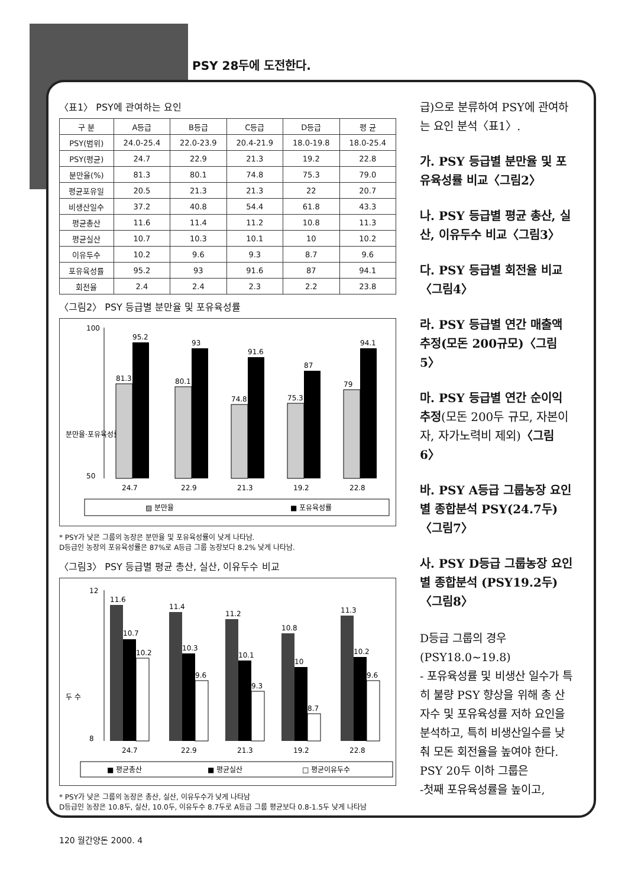PSY 28두에 도전한다.
〈표1〉 PSY에 관여하는 요인
| 구 분 | A등급 | B등급 | C등급 | D등급 | 평 균 |
| --- | --- | --- | --- | --- | --- |
| PSY(범위) | 24.0-25.4 | 22.0-23.9 | 20.4-21.9 | 18.0-19.8 | 18.0-25.4 |
| PSY(평균) | 24.7 | 22.9 | 21.3 | 19.2 | 22.8 |
| 분만율(%) | 81.3 | 80.1 | 74.8 | 75.3 | 79.0 |
| 평균포유일 | 20.5 | 21.3 | 21.3 | 22 | 20.7 |
| 비생산일수 | 37.2 | 40.8 | 54.4 | 61.8 | 43.3 |
| 평균총산 | 11.6 | 11.4 | 11.2 | 10.8 | 11.3 |
| 평균실산 | 10.7 | 10.3 | 10.1 | 10 | 10.2 |
| 이유두수 | 10.2 | 9.6 | 9.3 | 8.7 | 9.6 |
| 포유육성률 | 95.2 | 93 | 91.6 | 87 | 94.1 |
| 회전율 | 2.4 | 2.4 | 2.3 | 2.2 | 23.8 |
〈그림2〉 PSY 등급별 분만율 및 포유육성률
분만율·포유육성률
100
50
81.3
95.2
80.1
93
74.8
91.6
75.3
87
79
94.1
24.7
22.9
21.3
19.2
22.8
▨ 분만율
■ 포유육성률
* PSY가 낮은 그룹의 농장은 분만율 및 포유육성률이 낮게 나타남.
D등급인 농장의 포유육성률은 87%로 A등급 그룹 농장보다 8.2% 낮게 나타남.
〈그림3〉 PSY 등급별 평균 총산, 실산, 이유두수 비교
두 수
12
8
11.6
10.7
10.2
11.4
10.3
9.6
11.2
10.1
9.3
10.8
10
8.7
11.3
10.2
9.6
24.7
22.9
21.3
19.2
22.8
■ 평균총산
■ 평균실산
□ 평균이유두수
* PSY가 낮은 그룹의 농장은 총산, 실산, 이유두수가 낮게 나타남
D등급인 농장은 10.8두, 실산, 10.0두, 이유두수 8.7두로 A등급 그룹 평균보다 0.8-1.5두 낮게 나타남
급)으로 분류하여 PSY에 관여하는 요인 분석〈표1〉.
가. PSY 등급별 분만율 및 포유육성률 비교〈그림2〉
나. PSY 등급별 평균 총산, 실산, 이유두수 비교〈그림3〉
다. PSY 등급별 회전율 비교〈그림4〉
라. PSY 등급별 연간 매출액 추정(모돈 200규모)〈그림5〉
마. PSY 등급별 연간 순이익 추정(모돈 200두 규모, 자본이자, 자가노력비 제외)〈그림6〉
바. PSY A등급 그룹농장 요인별 종합분석 PSY(24.7두)〈그림7〉
사. PSY D등급 그룹농장 요인별 종합분석 (PSY19.2두)〈그림8〉
D등급 그룹의 경우 (PSY18.0~19.8)
- 포유육성률 및 비생산 일수가 특히 불량 PSY 향상을 위해 총 산자수 및 포유육성률 저하 요인을 분석하고, 특히 비생산일수를 낮춰 모돈 회전율을 높여야 한다.
PSY 20두 이하 그룹은
-첫째 포유육성률을 높이고,
120 월간양돈 2000. 4